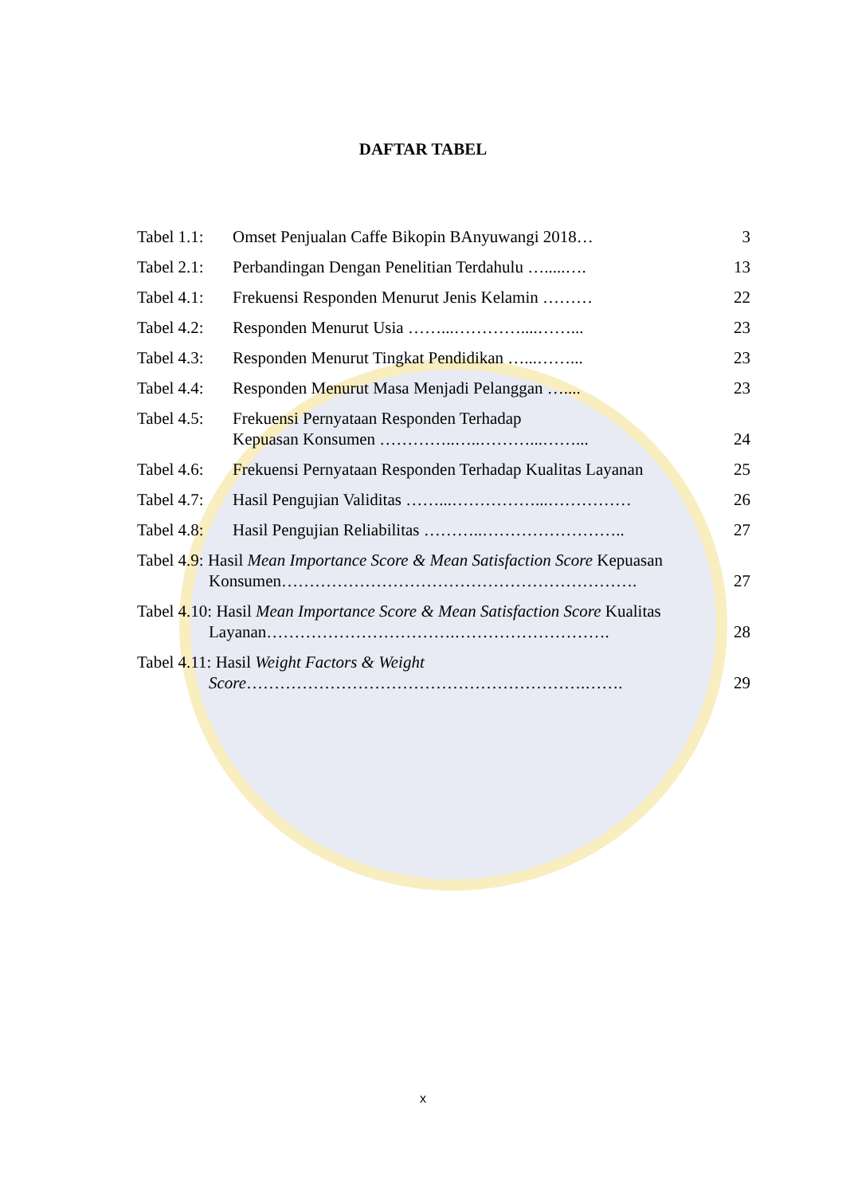DAFTAR TABEL
| Tabel 1.1: | Omset Penjualan Caffe Bikopin BAnyuwangi 2018… | 3 |
| Tabel 2.1: | Perbandingan Dengan Penelitian Terdahulu ….....…. | 13 |
| Tabel 4.1: | Frekuensi Responden Menurut Jenis Kelamin ……… | 22 |
| Tabel 4.2: | Responden Menurut Usia ……...…………....……... | 23 |
| Tabel 4.3: | Responden Menurut Tingkat Pendidikan …...……... | 23 |
| Tabel 4.4: | Responden Menurut Masa Menjadi Pelanggan ….... | 23 |
| Tabel 4.5: | Frekuensi Pernyataan Responden Terhadap Kepuasan Konsumen …………..…..………...……... | 24 |
| Tabel 4.6: | Frekuensi Pernyataan Responden Terhadap Kualitas Layanan | 25 |
| Tabel 4.7: | Hasil Pengujian Validitas ……...……………...…………… | 26 |
| Tabel 4.8: | Hasil Pengujian Reliabilitas ………..…………………….. | 27 |
| Tabel 4.9: Hasil Mean Importance Score & Mean Satisfaction Score Kepuasan Konsumen………………………………………………………. | | 27 |
| Tabel 4.10: Hasil Mean Importance Score & Mean Satisfaction Score Kualitas Layanan…………………………….………………………. | | 28 |
| Tabel 4.11: Hasil Weight Factors & Weight Score …………………………………………………….……. | | 29 |
x